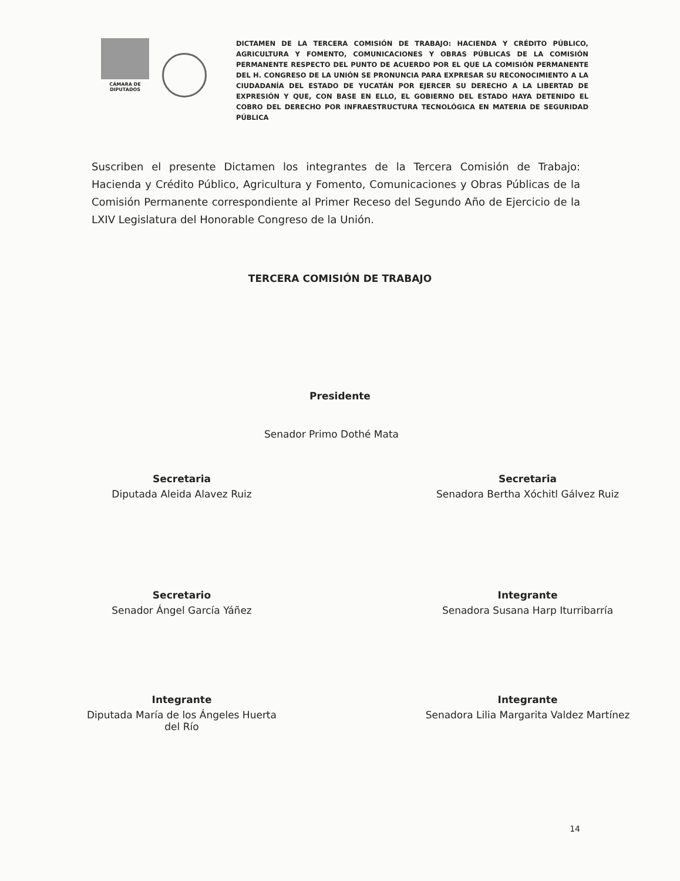CÁMARA DE DIPUTADOS
DICTAMEN DE LA TERCERA COMISIÓN DE TRABAJO: HACIENDA Y CRÉDITO PÚBLICO, AGRICULTURA Y FOMENTO, COMUNICACIONES Y OBRAS PÚBLICAS DE LA COMISIÓN PERMANENTE RESPECTO DEL PUNTO DE ACUERDO POR EL QUE LA COMISIÓN PERMANENTE DEL H. CONGRESO DE LA UNIÓN SE PRONUNCIA PARA EXPRESAR SU RECONOCIMIENTO A LA CIUDADANÍA DEL ESTADO DE YUCATÁN POR EJERCER SU DERECHO A LA LIBERTAD DE EXPRESIÓN Y QUE, CON BASE EN ELLO, EL GOBIERNO DEL ESTADO HAYA DETENIDO EL COBRO DEL DERECHO POR INFRAESTRUCTURA TECNOLÓGICA EN MATERIA DE SEGURIDAD PÚBLICA
Suscriben el presente Dictamen los integrantes de la Tercera Comisión de Trabajo: Hacienda y Crédito Público, Agricultura y Fomento, Comunicaciones y Obras Públicas de la Comisión Permanente correspondiente al Primer Receso del Segundo Año de Ejercicio de la LXIV Legislatura del Honorable Congreso de la Unión.
TERCERA COMISIÓN DE TRABAJO
Presidente
Senador Primo Dothé Mata
Secretaria
Diputada Aleida Alavez Ruiz
Secretaria
Senadora Bertha Xóchitl Gálvez Ruiz
Secretario
Senador Ángel García Yáñez
Integrante
Senadora Susana Harp Iturribarría
Integrante
Diputada María de los Ángeles Huerta
del Río
Integrante
Senadora Lilia Margarita Valdez Martínez
14